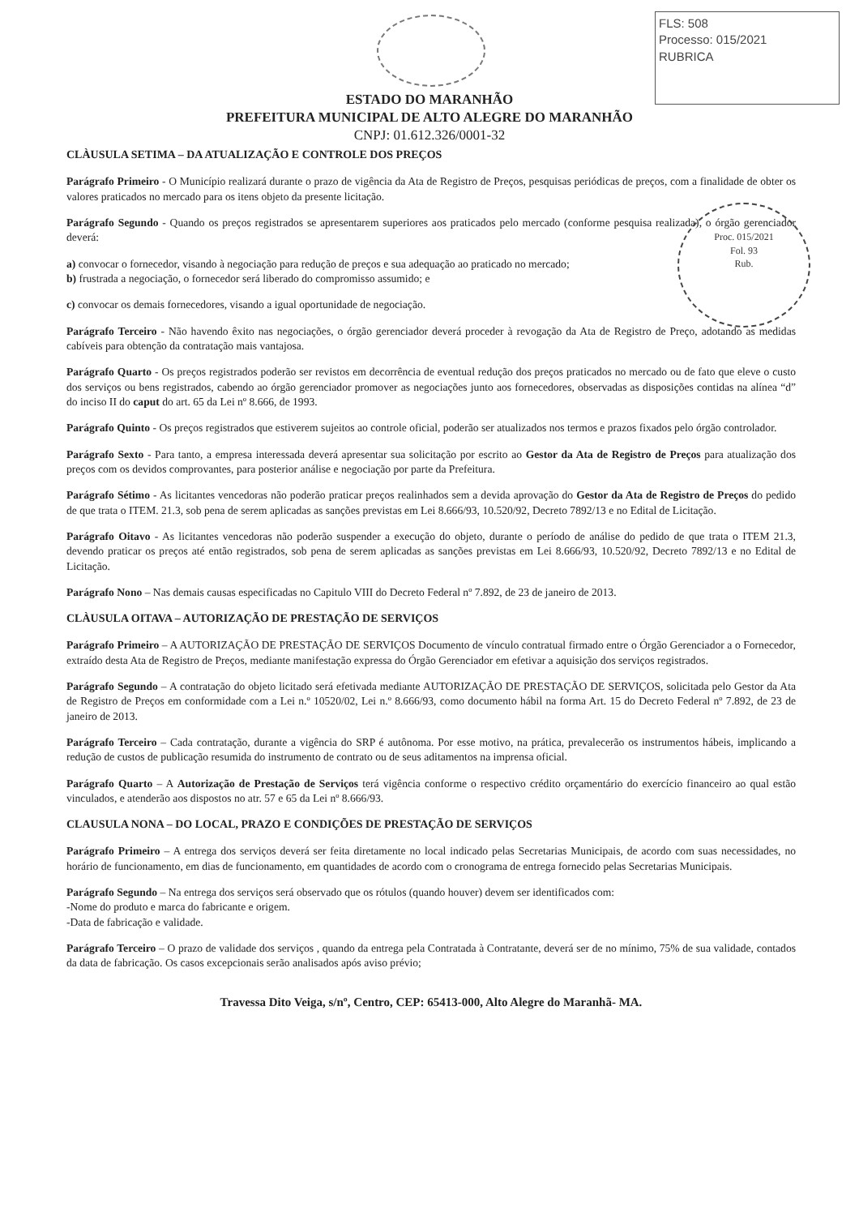FLS: 508
Processo: 015/2021
RUBRICA
Proc. 015/2021
Fol. 93
Rub.
ESTADO DO MARANHÃO
PREFEITURA MUNICIPAL DE ALTO ALEGRE DO MARANHÃO
CNPJ: 01.612.326/0001-32
CLÀUSULA SETIMA – DA ATUALIZAÇÃO E CONTROLE DOS PREÇOS
Parágrafo Primeiro - O Município realizará durante o prazo de vigência da Ata de Registro de Preços, pesquisas periódicas de preços, com a finalidade de obter os valores praticados no mercado para os itens objeto da presente licitação.
Parágrafo Segundo - Quando os preços registrados se apresentarem superiores aos praticados pelo mercado (conforme pesquisa realizada), o órgão gerenciador deverá:
a) convocar o fornecedor, visando à negociação para redução de preços e sua adequação ao praticado no mercado;
b) frustrada a negociação, o fornecedor será liberado do compromisso assumido; e
c) convocar os demais fornecedores, visando a igual oportunidade de negociação.
Parágrafo Terceiro - Não havendo êxito nas negociações, o órgão gerenciador deverá proceder à revogação da Ata de Registro de Preço, adotando as medidas cabíveis para obtenção da contratação mais vantajosa.
Parágrafo Quarto - Os preços registrados poderão ser revistos em decorrência de eventual redução dos preços praticados no mercado ou de fato que eleve o custo dos serviços ou bens registrados, cabendo ao órgão gerenciador promover as negociações junto aos fornecedores, observadas as disposições contidas na alínea “d” do inciso II do caput do art. 65 da Lei nº 8.666, de 1993.
Parágrafo Quinto - Os preços registrados que estiverem sujeitos ao controle oficial, poderão ser atualizados nos termos e prazos fixados pelo órgão controlador.
Parágrafo Sexto - Para tanto, a empresa interessada deverá apresentar sua solicitação por escrito ao Gestor da Ata de Registro de Preços para atualização dos preços com os devidos comprovantes, para posterior análise e negociação por parte da Prefeitura.
Parágrafo Sétimo - As licitantes vencedoras não poderão praticar preços realinhados sem a devida aprovação do Gestor da Ata de Registro de Preços do pedido de que trata o ITEM. 21.3, sob pena de serem aplicadas as sanções previstas em Lei 8.666/93, 10.520/92, Decreto 7892/13 e no Edital de Licitação.
Parágrafo Oitavo - As licitantes vencedoras não poderão suspender a execução do objeto, durante o período de análise do pedido de que trata o ITEM 21.3, devendo praticar os preços até então registrados, sob pena de serem aplicadas as sanções previstas em Lei 8.666/93, 10.520/92, Decreto 7892/13 e no Edital de Licitação.
Parágrafo Nono – Nas demais causas especificadas no Capitulo VIII do Decreto Federal nº 7.892, de 23 de janeiro de 2013.
CLÀUSULA OITAVA – AUTORIZAÇÃO DE PRESTAÇÃO DE SERVIÇOS
Parágrafo Primeiro – A AUTORIZAÇÃO DE PRESTAÇÃO DE SERVIÇOS Documento de vínculo contratual firmado entre o Órgão Gerenciador a o Fornecedor, extraído desta Ata de Registro de Preços, mediante manifestação expressa do Órgão Gerenciador em efetivar a aquisição dos serviços registrados.
Parágrafo Segundo – A contratação do objeto licitado será efetivada mediante AUTORIZAÇÃO DE PRESTAÇÃO DE SERVIÇOS, solicitada pelo Gestor da Ata de Registro de Preços em conformidade com a Lei n.º 10520/02, Lei n.º 8.666/93, como documento hábil na forma Art. 15 do Decreto Federal nº 7.892, de 23 de janeiro de 2013.
Parágrafo Terceiro – Cada contratação, durante a vigência do SRP é autônoma. Por esse motivo, na prática, prevalecerão os instrumentos hábeis, implicando a redução de custos de publicação resumida do instrumento de contrato ou de seus aditamentos na imprensa oficial.
Parágrafo Quarto – A Autorização de Prestação de Serviços terá vigência conforme o respectivo crédito orçamentário do exercício financeiro ao qual estão vinculados, e atenderão aos dispostos no atr. 57 e 65 da Lei nº 8.666/93.
CLAUSULA NONA – DO LOCAL, PRAZO E CONDIÇÕES DE PRESTAÇÃO DE SERVIÇOS
Parágrafo Primeiro – A entrega dos serviços deverá ser feita diretamente no local indicado pelas Secretarias Municipais, de acordo com suas necessidades, no horário de funcionamento, em dias de funcionamento, em quantidades de acordo com o cronograma de entrega fornecido pelas Secretarias Municipais.
Parágrafo Segundo – Na entrega dos serviços será observado que os rótulos (quando houver) devem ser identificados com:
-Nome do produto e marca do fabricante e origem.
-Data de fabricação e validade.
Parágrafo Terceiro – O prazo de validade dos serviços , quando da entrega pela Contratada à Contratante, deverá ser de no mínimo, 75% de sua validade, contados da data de fabricação. Os casos excepcionais serão analisados após aviso prévio;
Travessa Dito Veiga, s/nº, Centro, CEP: 65413-000, Alto Alegre do Maranhã- MA.